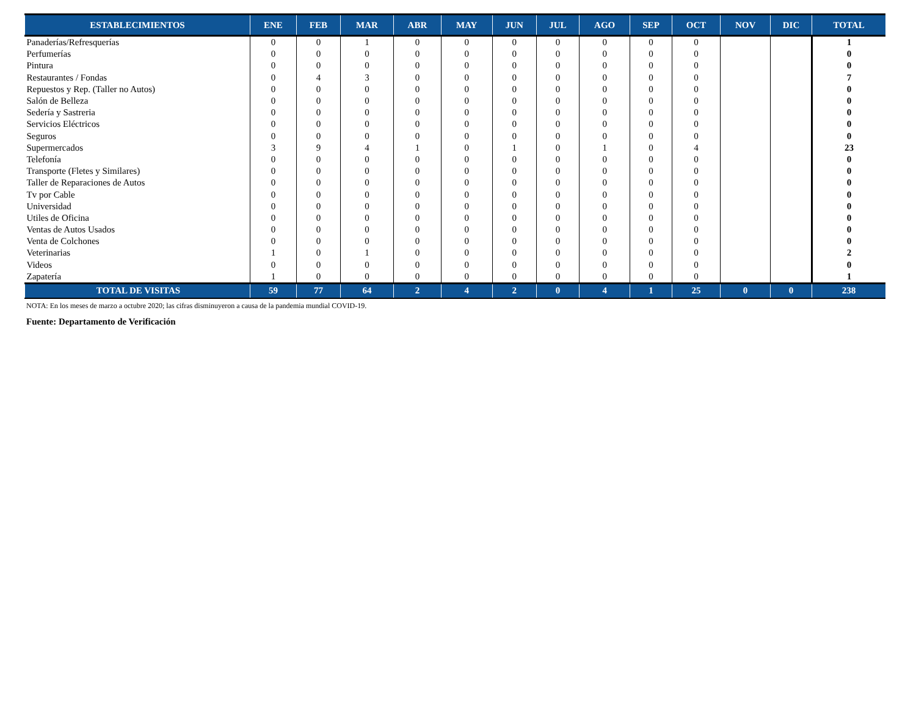| ESTABLECIMIENTOS | ENE | FEB | MAR | ABR | MAY | JUN | JUL | AGO | SEP | OCT | NOV | DIC | TOTAL |
| --- | --- | --- | --- | --- | --- | --- | --- | --- | --- | --- | --- | --- | --- |
| Panaderías/Refresquerías | 0 | 0 | 1 | 0 | 0 | 0 | 0 | 0 | 0 | 0 | | | 1 |
| Perfumerías | 0 | 0 | 0 | 0 | 0 | 0 | 0 | 0 | 0 | 0 | | | 0 |
| Pintura | 0 | 0 | 0 | 0 | 0 | 0 | 0 | 0 | 0 | 0 | | | 0 |
| Restaurantes / Fondas | 0 | 4 | 3 | 0 | 0 | 0 | 0 | 0 | 0 | 0 | | | 7 |
| Repuestos y Rep. (Taller no Autos) | 0 | 0 | 0 | 0 | 0 | 0 | 0 | 0 | 0 | 0 | | | 0 |
| Salón de Belleza | 0 | 0 | 0 | 0 | 0 | 0 | 0 | 0 | 0 | 0 | | | 0 |
| Sedería y Sastreria | 0 | 0 | 0 | 0 | 0 | 0 | 0 | 0 | 0 | 0 | | | 0 |
| Servicios Eléctricos | 0 | 0 | 0 | 0 | 0 | 0 | 0 | 0 | 0 | 0 | | | 0 |
| Seguros | 0 | 0 | 0 | 0 | 0 | 0 | 0 | 0 | 0 | 0 | | | 0 |
| Supermercados | 3 | 9 | 4 | 1 | 0 | 1 | 0 | 1 | 0 | 4 | | | 23 |
| Telefonía | 0 | 0 | 0 | 0 | 0 | 0 | 0 | 0 | 0 | 0 | | | 0 |
| Transporte (Fletes y Similares) | 0 | 0 | 0 | 0 | 0 | 0 | 0 | 0 | 0 | 0 | | | 0 |
| Taller de Reparaciones de Autos | 0 | 0 | 0 | 0 | 0 | 0 | 0 | 0 | 0 | 0 | | | 0 |
| Tv por Cable | 0 | 0 | 0 | 0 | 0 | 0 | 0 | 0 | 0 | 0 | | | 0 |
| Universidad | 0 | 0 | 0 | 0 | 0 | 0 | 0 | 0 | 0 | 0 | | | 0 |
| Utiles de Oficina | 0 | 0 | 0 | 0 | 0 | 0 | 0 | 0 | 0 | 0 | | | 0 |
| Ventas de Autos Usados | 0 | 0 | 0 | 0 | 0 | 0 | 0 | 0 | 0 | 0 | | | 0 |
| Venta de Colchones | 0 | 0 | 0 | 0 | 0 | 0 | 0 | 0 | 0 | 0 | | | 0 |
| Veterinarias | 1 | 0 | 1 | 0 | 0 | 0 | 0 | 0 | 0 | 0 | | | 2 |
| Videos | 0 | 0 | 0 | 0 | 0 | 0 | 0 | 0 | 0 | 0 | | | 0 |
| Zapatería | 1 | 0 | 0 | 0 | 0 | 0 | 0 | 0 | 0 | 0 | | | 1 |
| TOTAL DE VISITAS | 59 | 77 | 64 | 2 | 4 | 2 | 0 | 4 | 1 | 25 | 0 | 0 | 238 |
NOTA: En los meses de marzo a octubre 2020; las cifras disminuyeron a causa de la pandemia mundial COVID-19.
Fuente: Departamento de Verificación